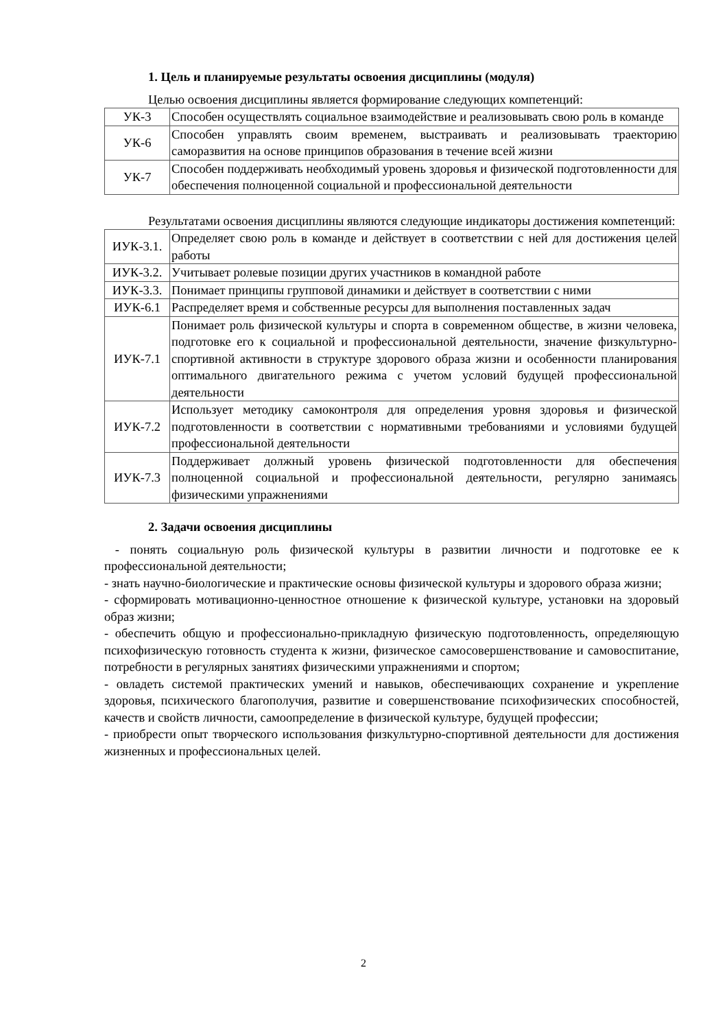1. Цель и планируемые результаты освоения дисциплины (модуля)
Целью освоения дисциплины является формирование следующих компетенций:
| УК-3 | Способен осуществлять социальное взаимодействие и реализовывать свою роль в команде |
| УК-6 | Способен управлять своим временем, выстраивать и реализовывать траекторию саморазвития на основе принципов образования в течение всей жизни |
| УК-7 | Способен поддерживать необходимый уровень здоровья и физической подготовленности для обеспечения полноценной социальной и профессиональной деятельности |
Результатами освоения дисциплины являются следующие индикаторы достижения компетенций:
| ИУК-3.1. | Определяет свою роль в команде и действует в соответствии с ней для достижения целей работы |
| ИУК-3.2. | Учитывает ролевые позиции других участников в командной работе |
| ИУК-3.3. | Понимает принципы групповой динамики и действует в соответствии с ними |
| ИУК-6.1 | Распределяет время и собственные ресурсы для выполнения поставленных задач |
| ИУК-7.1 | Понимает роль физической культуры и спорта в современном обществе, в жизни человека, подготовке его к социальной и профессиональной деятельности, значение физкультурно-спортивной активности в структуре здорового образа жизни и особенности планирования оптимального двигательного режима с учетом условий будущей профессиональной деятельности |
| ИУК-7.2 | Использует методику самоконтроля для определения уровня здоровья и физической подготовленности в соответствии с нормативными требованиями и условиями будущей профессиональной деятельности |
| ИУК-7.3 | Поддерживает должный уровень физической подготовленности для обеспечения полноценной социальной и профессиональной деятельности, регулярно занимаясь физическими упражнениями |
2. Задачи освоения дисциплины
- понять социальную роль физической культуры в развитии личности и подготовке ее к профессиональной деятельности;
- знать научно-биологические и практические основы физической культуры и здорового образа жизни;
- сформировать мотивационно-ценностное отношение к физической культуре, установки на здоровый образ жизни;
- обеспечить общую и профессионально-прикладную физическую подготовленность, определяющую психофизическую готовность студента к жизни, физическое самосовершенствование и самовоспитание, потребности в регулярных занятиях физическими упражнениями и спортом;
- овладеть системой практических умений и навыков, обеспечивающих сохранение и укрепление здоровья, психического благополучия, развитие и совершенствование психофизических способностей, качеств и свойств личности, самоопределение в физической культуре, будущей профессии;
- приобрести опыт творческого использования физкультурно-спортивной деятельности для достижения жизненных и профессиональных целей.
2